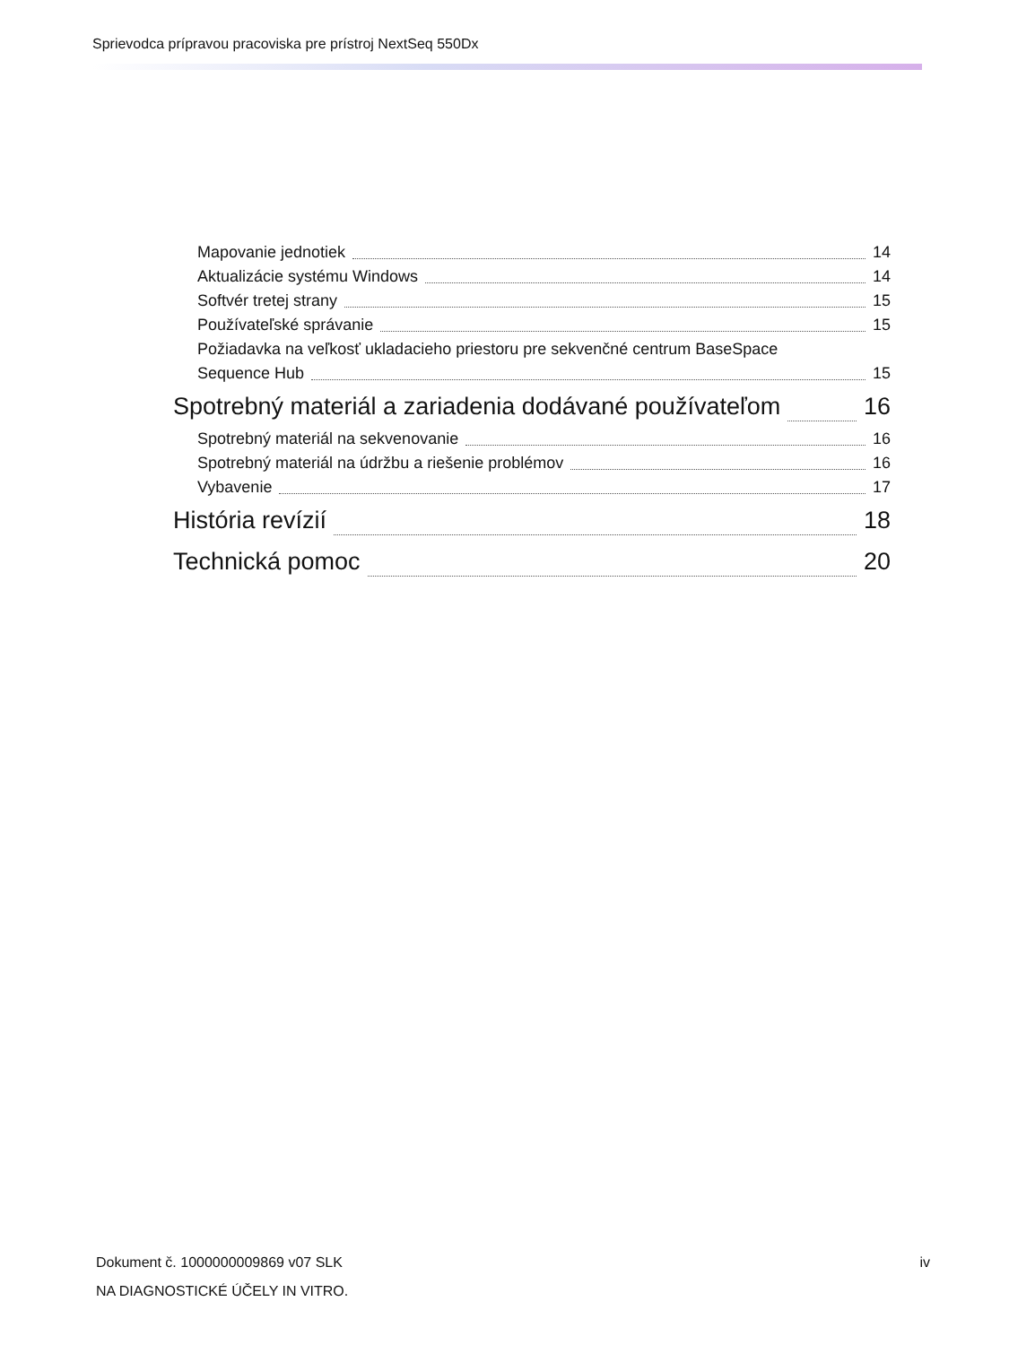Sprievodca prípravou pracoviska pre prístroj NextSeq 550Dx
Mapovanie jednotiek 14
Aktualizácie systému Windows 14
Softvér tretej strany 15
Používateľské správanie 15
Požiadavka na veľkosť ukladacieho priestoru pre sekvenčné centrum BaseSpace
Sequence Hub 15
Spotrebný materiál a zariadenia dodávané používateľom 16
Spotrebný materiál na sekvenovanie 16
Spotrebný materiál na údržbu a riešenie problémov 16
Vybavenie 17
História revízií 18
Technická pomoc 20
Dokument č. 1000000009869 v07 SLK
iv
NA DIAGNOSTICKÉ ÚČELY IN VITRO.